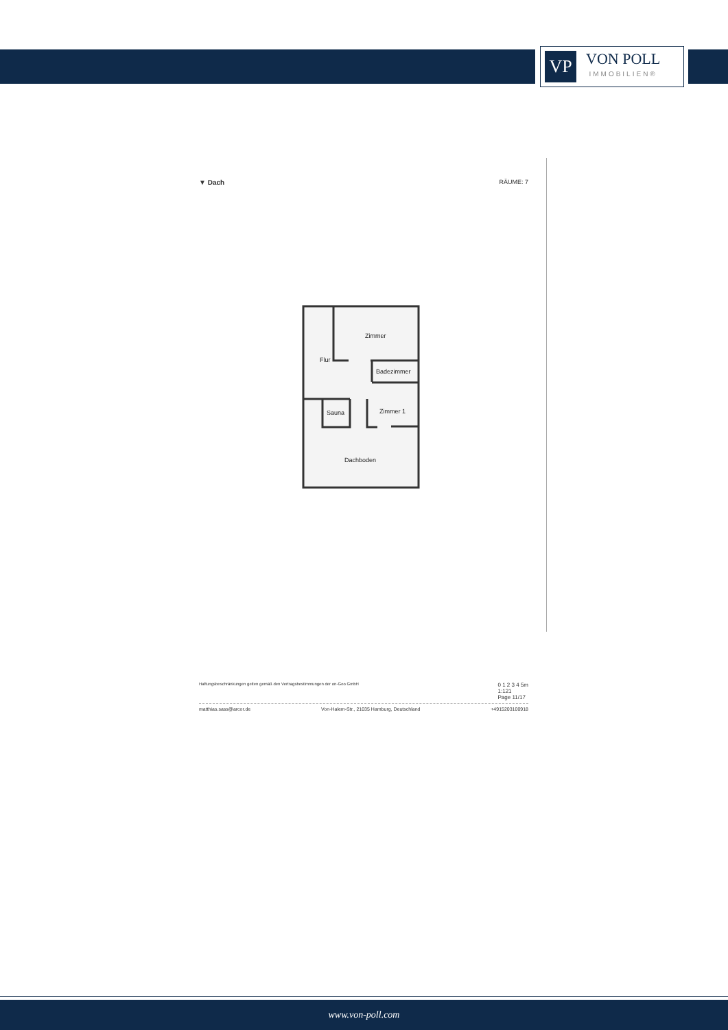VP
VON POLL
IMMOBILIEN®
▼ Dach RÄUME: 7
Zimmer
Flur
Badezimmer
Sauna
Zimmer 1
Dachboden
Haftungsbeschränkungen gelten gemäß den Vertragsbestimmungen der on-Geo GmbH 0 1 2 3 4 5m
1:121
Page 11/17
matthias.sass@arcor.de Von-Halem-Str., 21035 Hamburg, Deutschland +4915203100918
www.von-poll.com